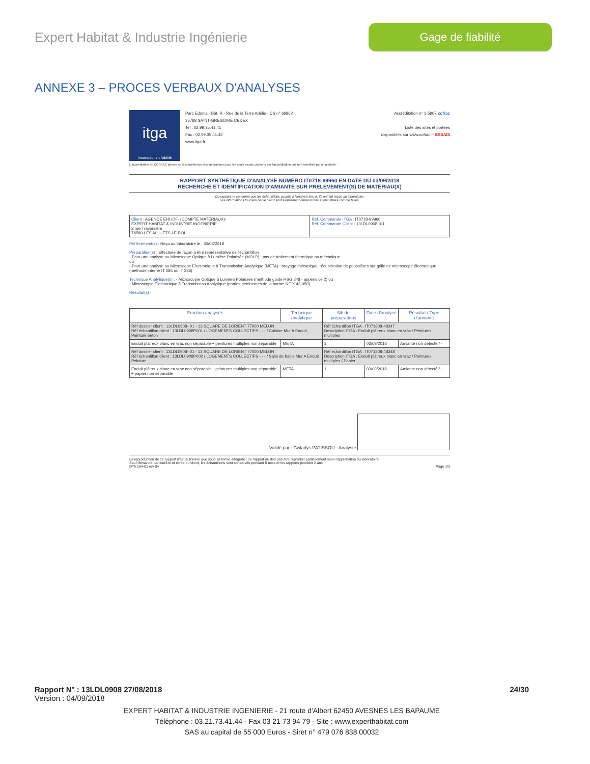Expert Habitat & Industrie Ingénierie
Gage de fiabilité
ANNEXE 3 – PROCES VERBAUX D'ANALYSES
itga
Innovateur en fiabilité
Parc Edonia - Bât. R - Rue de la Terre Adélie - CS n° 66862
35768 SAINT-GREGOIRE CEDEX
Tel : 02.99.35.41.41
Fax : 02.99.35.41.42
www.itga.fr
Accréditation n° 1-5967 cofrac
Liste des sites et portées
disponibles sur www.cofrac.fr ESSAIS
L'accréditation du COFRAC atteste de la compétence des laboratoires pour les seuls essais couverts par l'accréditation qui sont identifiés par le symbole :
RAPPORT SYNTHÉTIQUE D'ANALYSE NUMÉRO IT0718-89960 EN DATE DU 03/09/2018
RECHERCHE ET IDENTIFICATION D'AMIANTE SUR PRELEVEMENT(S) DE MATERIAU(X)
Ce rapport ne concerne que les échantillons soumis à l'analyse tels qu'ils ont été reçus au laboratoire.
Les informations fournies par le client sont simplement retranscrites et identifiées comme telles.
| Client : AGENCE EHI IDF- (COMPTE MATERIAUX)- EXPERT HABITAT & INDUSTRIE INGENIERIE 2 rue Traversière 78580 LES ALLUETS LE ROI | Réf. Commande ITGA : IT0718-89960 Réf. Commande Client : 13LDL0908--01 |
Prélèvement(s) : Reçu au laboratoire le : 30/08/2018
Préparation(s) : Effectuée de façon à être représentative de l'échantillon
- Pour une analyse au Microscope Optique à Lumière Polarisée (MOLP) : pas de traitement thermique ou mécanique
ou
- Pour une analyse au Microscope Electronique à Transmission Analytique (META) : broyage mécanique, récupération de poussières sur grille de microscope électronique (méthode interne IT 085 ou IT 286)
Technique Analytique(s) : - Microscopie Optique à Lumière Polarisée (méthode guide HSG 248 - appendice 2) ou
- Microscopie Electronique à Transmission Analytique (parties pertinentes de la norme NF X 43-050)
Résultat(s) :
| Fraction analysée | Technique analytique | Nb de préparations | Date d'analyse | Résultat / Type d'amiante |
| --- | --- | --- | --- | --- |
| Réf dossier client : 13LDL0908--01 - 13 SQUARE DE LORIENT 77000 MELUN Réf échantillon client : 13LDL0908P001 / LOGEMENTS COLLECTIFS - - - / Cuisine Mur A Enduit Peinture béton | | Réf échantillon ITGA : IT071808-48347 Description ITGA : Enduit plâtreux blanc en vrac / Peintures multiples | | |
| Enduit plâtreux blanc en vrac non séparable + peintures multiples non séparable | META | 1 | 03/09/2018 | Amiante non détecté / - |
| Réf dossier client : 13LDL0908--01 - 13 SQUARE DE LORIENT 77000 MELUN Réf échantillon client : 13LDL0908P002 / LOGEMENTS COLLECTIFS - - - / Salle de bains Mur A Enduit Peinture | | Réf échantillon ITGA : IT071808-48348 Description ITGA : Enduit plâtreux blanc en vrac / Peintures multiples / Papier | | |
| Enduit plâtreux blanc en vrac non séparable + peintures multiples non séparable + papier non séparable | META | 1 | 03/09/2018 | Amiante non détecté / - |
Validé par : Gwladys PATISSOU - Analyste
La reproduction de ce rapport n'est autorisée que sous sa forme intégrale : ce rapport ne doit pas être reproduit partiellement sans l'approbation du laboratoire.
Sauf demande particulière et écrite du client, les échantillons sont conservés pendant 6 mois et les rapports pendant 2 ans.
DTA 164-01 rev 04 Page 1/3
Rapport N° : 13LDL0908 27/08/2018 24/30
Version : 04/09/2018
EXPERT HABITAT & INDUSTRIE INGENIERIE - 21 route d'Albert 62450 AVESNES LES BAPAUME
Téléphone : 03.21.73.41.44 - Fax 03 21 73 94 79 - Site : www.experthabitat.com
SAS au capital de 55 000 Euros - Siret n° 479 076 838 00032